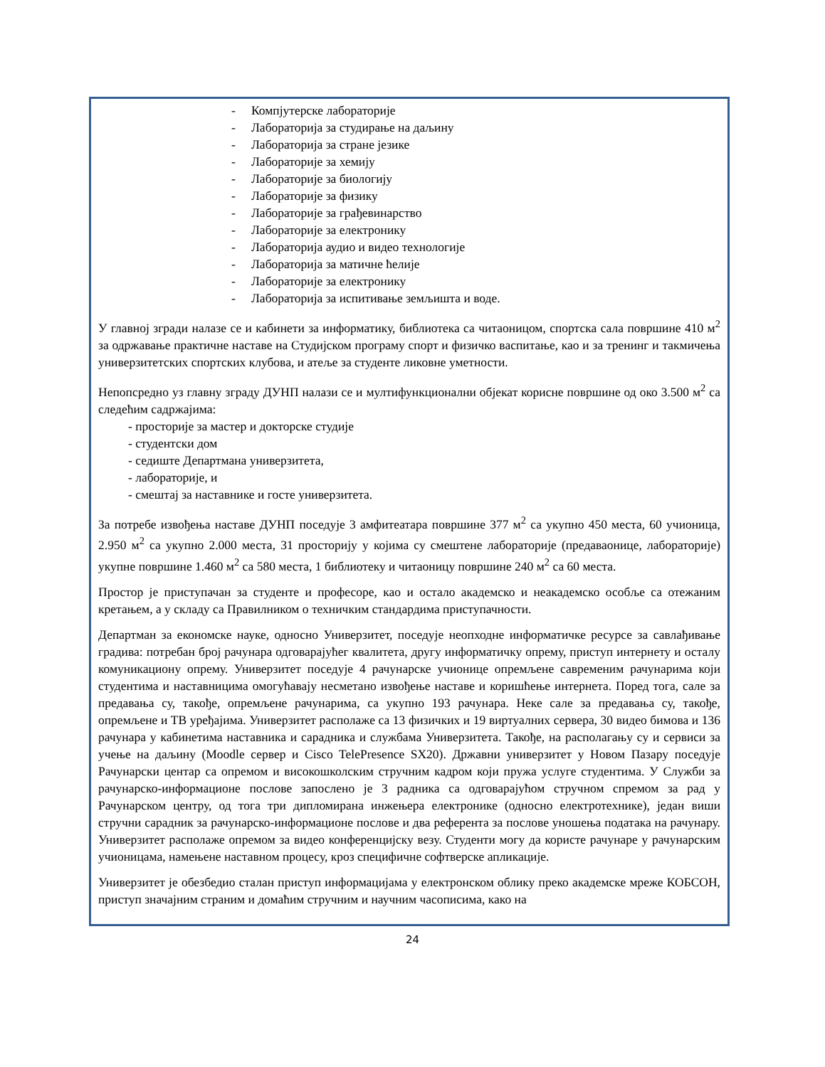- Компјутерске лабораторије
- Лабораторија за студирање на даљину
- Лабораторија за стране језике
- Лабораторије за хемију
- Лабораторије за биологију
- Лабораторије за физику
- Лабораторије за грађевинарство
- Лабораторије за електронику
- Лабораторија аудио и видео технологије
- Лабораторија за матичне ћелије
- Лабораторије за електронику
- Лабораторија за испитивање земљишта и воде.
У главној згради налазе се и кабинети за информатику, библиотека са читаоницом, спортска сала површине 410 м<sup>2</sup> за одржавање практичне наставе на Студијском програму спорт и физичко васпитање, као и за тренинг и такмичења универзитетских спортских клубова, и атеље за студенте ликовне уметности.
Непопсредно уз главну зграду ДУНП налази се и мултифункционални објекат корисне површине од око 3.500 м<sup>2</sup> са следећим садржајима:
- просторије за мастер и докторске студије
- студентски дом
- седиште Департмана универзитета,
- лабораторије, и
- смештај за наставнике и госте универзитета.
За потребе извођења наставе ДУНП поседује 3 амфитеатара површине 377 м<sup>2</sup> са укупно 450 места, 60 учионица, 2.950 м<sup>2</sup> са укупно 2.000 места, 31 просторију у којима су смештене лабораторије (предаваонице, лабораторије) укупне површине 1.460 м<sup>2</sup> са 580 места, 1 библиотеку и читаоницу површине 240 м<sup>2</sup> са 60 места.
Простор је приступачан за студенте и професоре, као и остало академско и неакадемско особље са отежаним кретањем, а у складу са Правилником о техничким стандардима приступачности.
Департман за економске науке, односно Универзитет, поседује неопходне информатичке ресурсе за савлађивање градива: потребан број рачунара одговарајућег квалитета, другу информатичку опрему, приступ интернету и осталу комуникациону опрему. Универзитет поседује 4 рачунарске учионице опремљене савременим рачунарима који студентима и наставницима омогућавају несметано извођење наставе и коришћење интернета. Поред тога, сале за предавања су, такође, опремљене рачунарима, са укупно 193 рачунара. Неке сале за предавања су, такође, опремљене и ТВ уређајима. Универзитет располаже са 13 физичких и 19 виртуалних сервера, 30 видео бимова и 136 рачунара у кабинетима наставника и сарадника и службама Универзитета. Такође, на располагању су и сервиси за учење на даљину (Moodle сервер и Cisco TelePresence SX20). Државни универзитет у Новом Пазару поседује Рачунарски центар са опремом и високошколским стручним кадром који пружа услуге студентима. У Служби за рачунарско-информационе послове запослено је 3 радника са одговарајућом стручном спремом за рад у Рачунарском центру, од тога три дипломирана инжењера електронике (односно електротехнике), један виши стручни сарадник за рачунарско-информационе послове и два референта за послове уношења података на рачунару. Универзитет располаже опремом за видео конференцијску везу. Студенти могу да користе рачунаре у рачунарским учионицама, намењене наставном процесу, кроз специфичне софтверске апликације.
Универзитет је обезбедио сталан приступ информацијама у електронском облику преко академске мреже КОБСОН, приступ значајним страним и домаћим стручним и научним часописима, како на
24